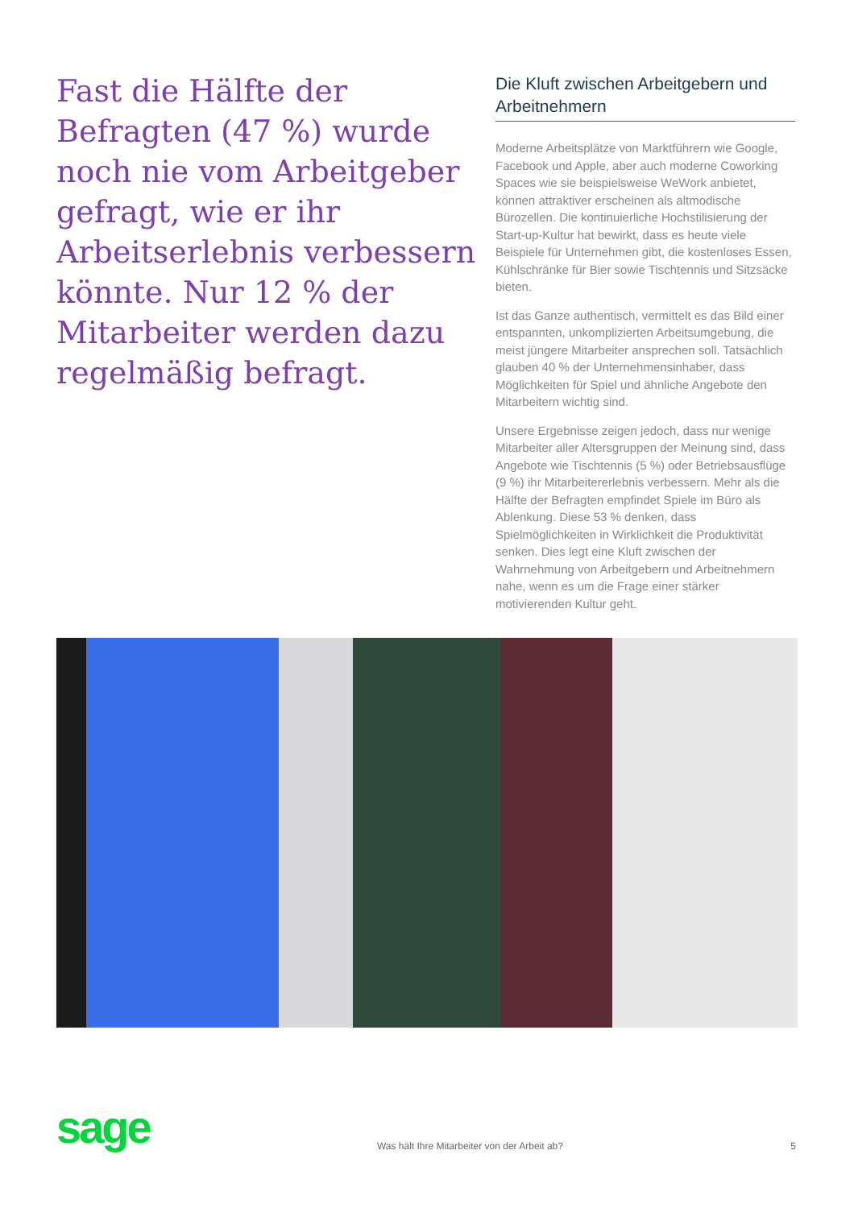Fast die Hälfte der Befragten (47 %) wurde noch nie vom Arbeitgeber gefragt, wie er ihr Arbeitserlebnis verbessern könnte. Nur 12 % der Mitarbeiter werden dazu regelmäßig befragt.
Die Kluft zwischen Arbeitgebern und Arbeitnehmern
Moderne Arbeitsplätze von Marktführern wie Google, Facebook und Apple, aber auch moderne Coworking Spaces wie sie beispielsweise WeWork anbietet, können attraktiver erscheinen als altmodische Bürozellen. Die kontinuierliche Hochstilisierung der Start-up-Kultur hat bewirkt, dass es heute viele Beispiele für Unternehmen gibt, die kostenloses Essen, Kühlschränke für Bier sowie Tischtennis und Sitzsäcke bieten.
Ist das Ganze authentisch, vermittelt es das Bild einer entspannten, unkomplizierten Arbeitsumgebung, die meist jüngere Mitarbeiter ansprechen soll. Tatsächlich glauben 40 % der Unternehmensinhaber, dass Möglichkeiten für Spiel und ähnliche Angebote den Mitarbeitern wichtig sind.
Unsere Ergebnisse zeigen jedoch, dass nur wenige Mitarbeiter aller Altersgruppen der Meinung sind, dass Angebote wie Tischtennis (5 %) oder Betriebsausflüge (9 %) ihr Mitarbeitererlebnis verbessern. Mehr als die Hälfte der Befragten empfindet Spiele im Büro als Ablenkung. Diese 53 % denken, dass Spielmöglichkeiten in Wirklichkeit die Produktivität senken. Dies legt eine Kluft zwischen der Wahrnehmung von Arbeitgebern und Arbeitnehmern nahe, wenn es um die Frage einer stärker motivierenden Kultur geht.
sage
Was hält Ihre Mitarbeiter von der Arbeit ab?
5